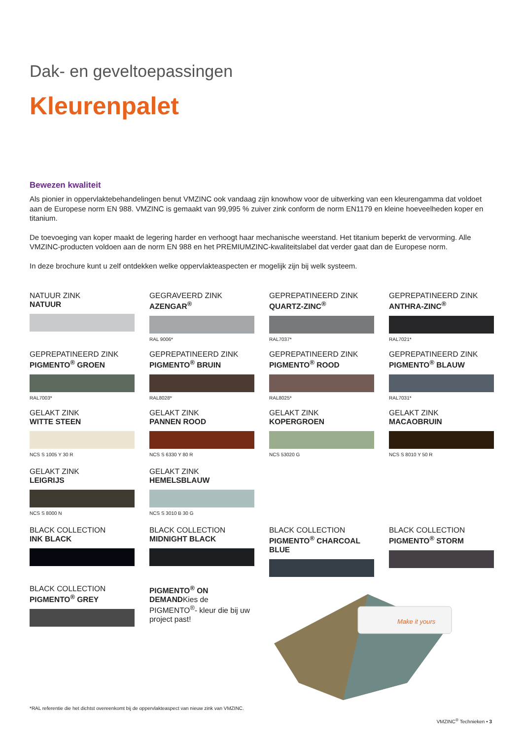Dak- en geveltoepassingen
Kleurenpalet
Bewezen kwaliteit
Als pionier in oppervlaktebehandelingen benut VMZINC ook vandaag zijn knowhow voor de uitwerking van een kleurengamma dat voldoet aan de Europese norm EN 988. VMZINC is gemaakt van 99,995 % zuiver zink conform de norm EN1179 en kleine hoeveelheden koper en titanium.
De toevoeging van koper maakt de legering harder en verhoogt haar mechanische weerstand. Het titanium beperkt de vervorming. Alle VMZINC-producten voldoen aan de norm EN 988 en het PREMIUMZINC-kwaliteitslabel dat verder gaat dan de Europese norm.
In deze brochure kunt u zelf ontdekken welke oppervlakteaspecten er mogelijk zijn bij welk systeem.
NATUUR ZINK
NATUUR
GEGRAVEERD ZINK
AZENGAR<sup>®</sup>
RAL 9006*
GEPREPATINEERD ZINK
QUARTZ-ZINC<sup>®</sup>
RAL7037*
GEPREPATINEERD ZINK
ANTHRA-ZINC<sup>®</sup>
RAL7021*
GEPREPATINEERD ZINK
PIGMENTO<sup>®</sup> GROEN
RAL7003*
GEPREPATINEERD ZINK
PIGMENTO<sup>®</sup> BRUIN
RAL8028*
GEPREPATINEERD ZINK
PIGMENTO<sup>®</sup> ROOD
RAL8025*
GEPREPATINEERD ZINK
PIGMENTO<sup>®</sup> BLAUW
RAL7031*
GELAKT ZINK
WITTE STEEN
NCS S 1005 Y 30 R
GELAKT ZINK
PANNEN ROOD
NCS S 6330 Y 80 R
GELAKT ZINK
KOPERGROEN
NCS 53020 G
GELAKT ZINK
MACAOBRUIN
NCS S 8010 Y 50 R
GELAKT ZINK
LEIGRIJS
NCS S 8000 N
GELAKT ZINK
HEMELSBLAUW
NCS S 3010 B 30 G
BLACK COLLECTION
INK BLACK
BLACK COLLECTION
MIDNIGHT BLACK
BLACK COLLECTION
PIGMENTO<sup>®</sup> CHARCOAL BLUE
BLACK COLLECTION
PIGMENTO<sup>®</sup> STORM
BLACK COLLECTION
PIGMENTO<sup>®</sup> GREY
PIGMENTO<sup>®</sup> ON DEMANDKies de PIGMENTO<sup>®</sup>- kleur die bij uw project past!
Make it yours
*RAL referentie die het dichtst overeenkomt bij de oppervlakteaspect van nieuw zink van VMZINC.
VMZINC<sup>®</sup> Technieken • 3